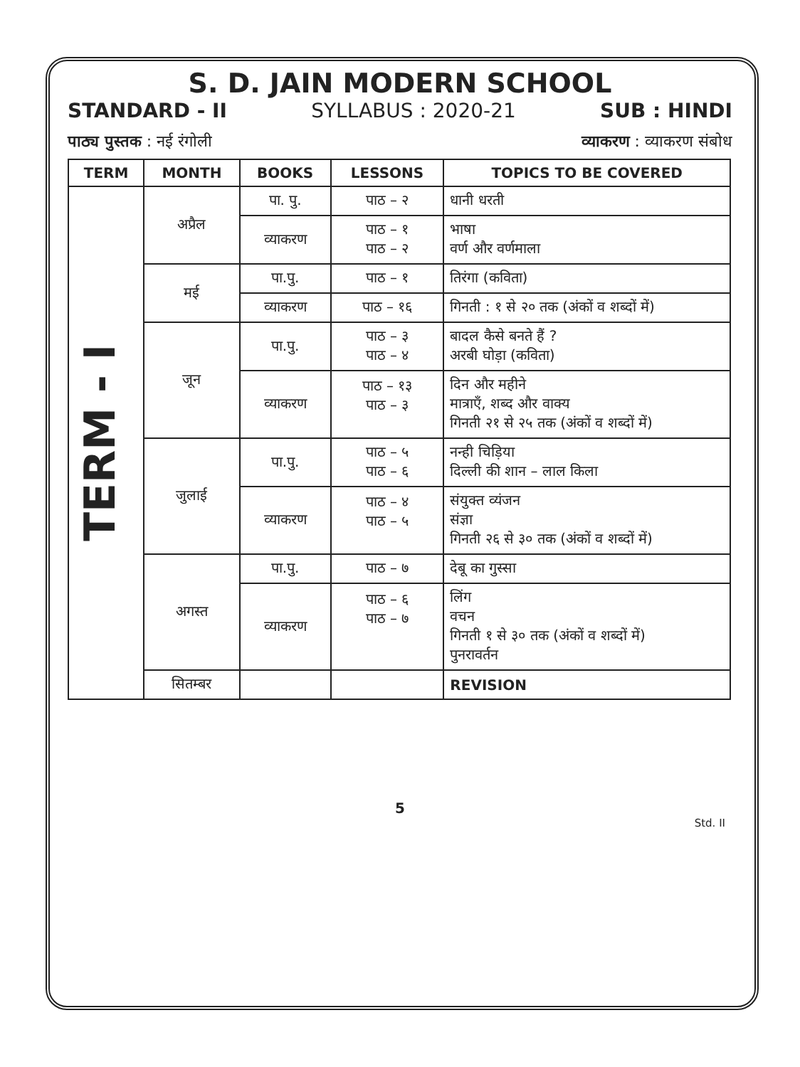S. D. JAIN MODERN SCHOOL
STANDARD - II SYLLABUS : 2020-21 SUB : HINDI
पाठ्य पुस्तक : नई रंगोली व्याकरण : व्याकरण संबोध
| TERM | MONTH | BOOKS | LESSONS | TOPICS TO BE COVERED |
| --- | --- | --- | --- | --- |
| TERM - I | अप्रैल | पा. पु. | पाठ – २ | धानी धरती |
| | | व्याकरण | पाठ – १ पाठ – २ | भाषा वर्ण और वर्णमाला |
| | मई | पा.पु. | पाठ – १ | तिरंगा (कविता) |
| | | व्याकरण | पाठ – १६ | गिनती : १ से २० तक (अंकों व शब्दों में) |
| | जून | पा.पु. | पाठ – ३ पाठ – ४ | बादल कैसे बनते हैं ? अरबी घोड़ा (कविता) |
| | | व्याकरण | पाठ – १३ पाठ – ३ | दिन और महीने मात्राएँ, शब्द और वाक्य गिनती २१ से २५ तक (अंकों व शब्दों में) |
| | जुलाई | पा.पु. | पाठ – ५ पाठ – ६ | नन्ही चिड़िया दिल्ली की शान – लाल किला |
| | | व्याकरण | पाठ – ४ पाठ – ५ | संयुक्त व्यंजन संज्ञा गिनती २६ से ३० तक (अंकों व शब्दों में) |
| | अगस्त | पा.पु. | पाठ – ७ | देबू का गुस्सा |
| | | व्याकरण | पाठ – ६ पाठ – ७ | लिंग वचन गिनती १ से ३० तक (अंकों व शब्दों में) पुनरावर्तन |
| | सितम्बर | | | REVISION |
5
Std. II